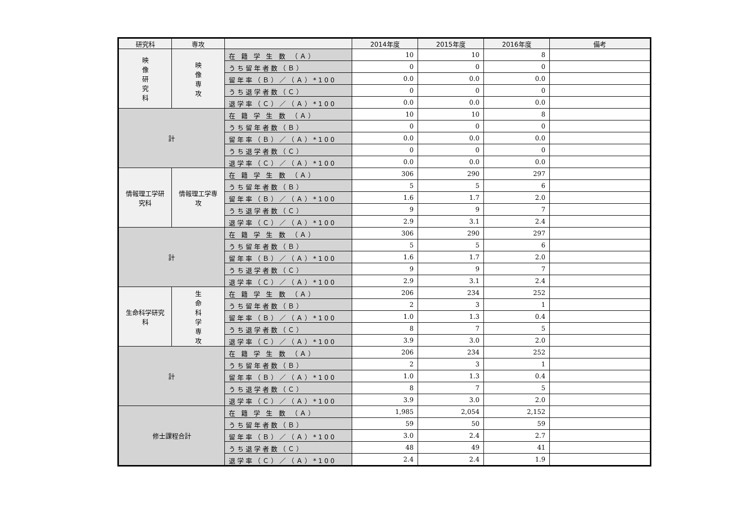| 研究科 | 専攻 | | 2014年度 | 2015年度 | 2016年度 | 備考 |
| --- | --- | --- | --- | --- | --- | --- |
| 映 像 研 究 科 | 映 像 専 攻 | 在 籍 学 生 数 （Ａ） | 10 | 10 | 8 | |
| | | うち留年者数（Ｂ） | 0 | 0 | 0 | |
| | | 留年率（Ｂ）／（Ａ）*100 | 0.0 | 0.0 | 0.0 | |
| | | うち退学者数（Ｃ） | 0 | 0 | 0 | |
| | | 退学率（Ｃ）／（Ａ）*100 | 0.0 | 0.0 | 0.0 | |
| 計 | | 在 籍 学 生 数 （Ａ） | 10 | 10 | 8 | |
| | | うち留年者数（Ｂ） | 0 | 0 | 0 | |
| | | 留年率（Ｂ）／（Ａ）*100 | 0.0 | 0.0 | 0.0 | |
| | | うち退学者数（Ｃ） | 0 | 0 | 0 | |
| | | 退学率（Ｃ）／（Ａ）*100 | 0.0 | 0.0 | 0.0 | |
| 情報理工学研究科 | 情報理工学専攻 | 在 籍 学 生 数 （Ａ） | 306 | 290 | 297 | |
| | | うち留年者数（Ｂ） | 5 | 5 | 6 | |
| | | 留年率（Ｂ）／（Ａ）*100 | 1.6 | 1.7 | 2.0 | |
| | | うち退学者数（Ｃ） | 9 | 9 | 7 | |
| | | 退学率（Ｃ）／（Ａ）*100 | 2.9 | 3.1 | 2.4 | |
| 計 | | 在 籍 学 生 数 （Ａ） | 306 | 290 | 297 | |
| | | うち留年者数（Ｂ） | 5 | 5 | 6 | |
| | | 留年率（Ｂ）／（Ａ）*100 | 1.6 | 1.7 | 2.0 | |
| | | うち退学者数（Ｃ） | 9 | 9 | 7 | |
| | | 退学率（Ｃ）／（Ａ）*100 | 2.9 | 3.1 | 2.4 | |
| 生命科学研究科 | 生 命 科 学 専 攻 | 在 籍 学 生 数 （Ａ） | 206 | 234 | 252 | |
| | | うち留年者数（Ｂ） | 2 | 3 | 1 | |
| | | 留年率（Ｂ）／（Ａ）*100 | 1.0 | 1.3 | 0.4 | |
| | | うち退学者数（Ｃ） | 8 | 7 | 5 | |
| | | 退学率（Ｃ）／（Ａ）*100 | 3.9 | 3.0 | 2.0 | |
| 計 | | 在 籍 学 生 数 （Ａ） | 206 | 234 | 252 | |
| | | うち留年者数（Ｂ） | 2 | 3 | 1 | |
| | | 留年率（Ｂ）／（Ａ）*100 | 1.0 | 1.3 | 0.4 | |
| | | うち退学者数（Ｃ） | 8 | 7 | 5 | |
| | | 退学率（Ｃ）／（Ａ）*100 | 3.9 | 3.0 | 2.0 | |
| 修士課程合計 | | 在 籍 学 生 数 （Ａ） | 1,985 | 2,054 | 2,152 | |
| | | うち留年者数（Ｂ） | 59 | 50 | 59 | |
| | | 留年率（Ｂ）／（Ａ）*100 | 3.0 | 2.4 | 2.7 | |
| | | うち退学者数（Ｃ） | 48 | 49 | 41 | |
| | | 退学率（Ｃ）／（Ａ）*100 | 2.4 | 2.4 | 1.9 | |